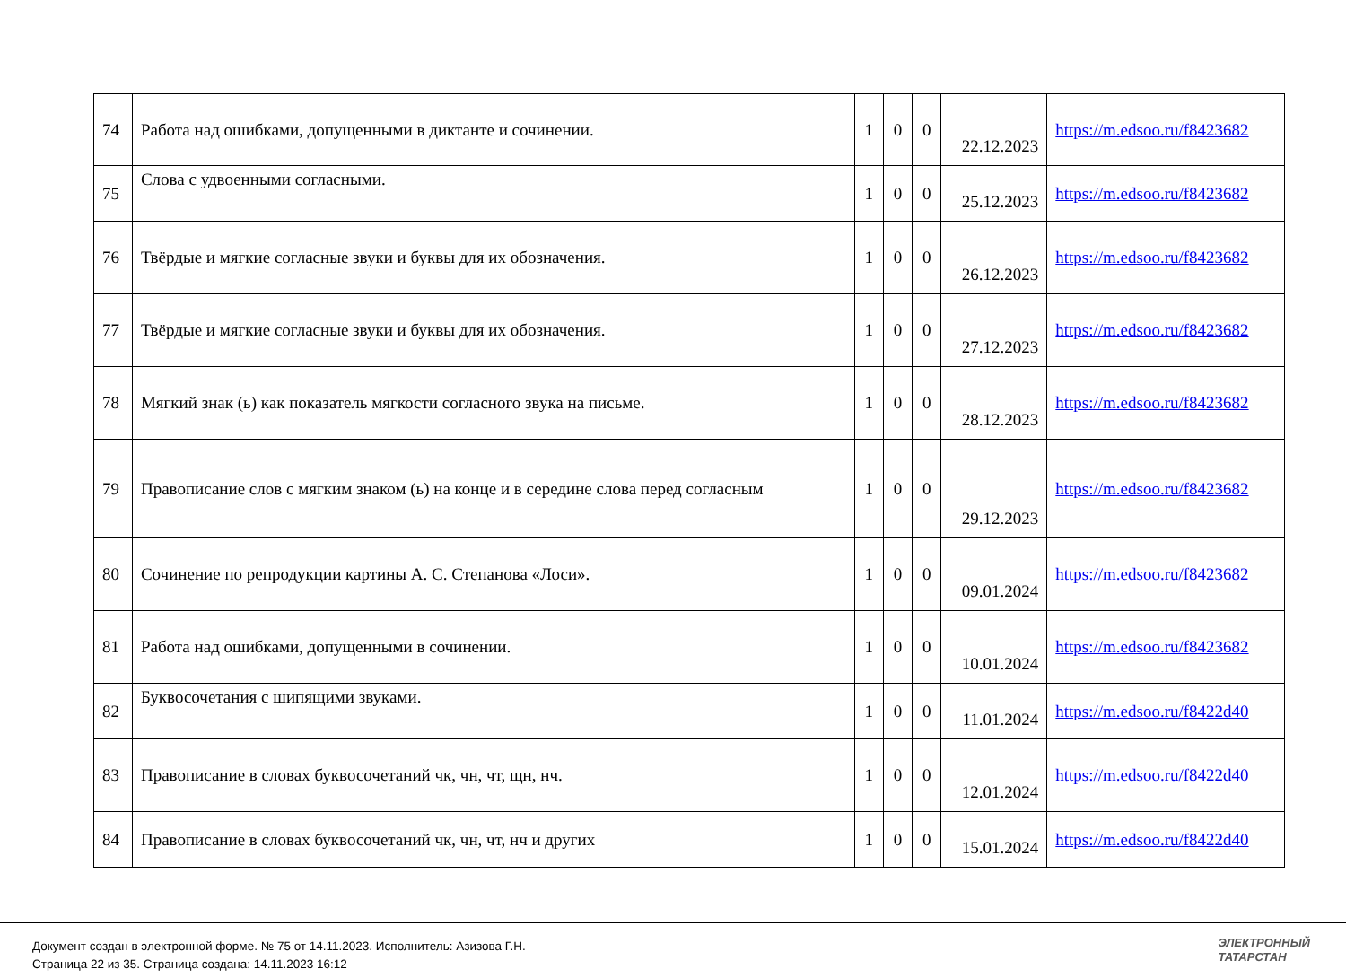| 74 | Работа над ошибками, допущенными в диктанте и сочинении. | 1 | 0 | 0 | 22.12.2023 | https://m.edsoo.ru/f8423682 |
| 75 | Слова с удвоенными согласными. | 1 | 0 | 0 | 25.12.2023 | https://m.edsoo.ru/f8423682 |
| 76 | Твёрдые и мягкие согласные звуки и буквы для их обозначения. | 1 | 0 | 0 | 26.12.2023 | https://m.edsoo.ru/f8423682 |
| 77 | Твёрдые и мягкие согласные звуки и буквы для их обозначения. | 1 | 0 | 0 | 27.12.2023 | https://m.edsoo.ru/f8423682 |
| 78 | Мягкий знак (ь) как показатель мягкости согласного звука на письме. | 1 | 0 | 0 | 28.12.2023 | https://m.edsoo.ru/f8423682 |
| 79 | Правописание слов с мягким знаком (ь) на конце и в середине слова перед согласным | 1 | 0 | 0 | 29.12.2023 | https://m.edsoo.ru/f8423682 |
| 80 | Сочинение по репродукции картины А. С. Степанова «Лоси». | 1 | 0 | 0 | 09.01.2024 | https://m.edsoo.ru/f8423682 |
| 81 | Работа над ошибками, допущенными в сочинении. | 1 | 0 | 0 | 10.01.2024 | https://m.edsoo.ru/f8423682 |
| 82 | Буквосочетания с шипящими звуками. | 1 | 0 | 0 | 11.01.2024 | https://m.edsoo.ru/f8422d40 |
| 83 | Правописание в словах буквосочетаний чк, чн, чт, щн, нч. | 1 | 0 | 0 | 12.01.2024 | https://m.edsoo.ru/f8422d40 |
| 84 | Правописание в словах буквосочетаний чк, чн, чт, нч и других | 1 | 0 | 0 | 15.01.2024 | https://m.edsoo.ru/f8422d40 |
Документ создан в электронной форме. № 75 от 14.11.2023. Исполнитель: Азизова Г.Н.
Страница 22 из 35. Страница создана: 14.11.2023 16:12
ЭЛЕКТРОННЫЙ
ТАТАРСТАН